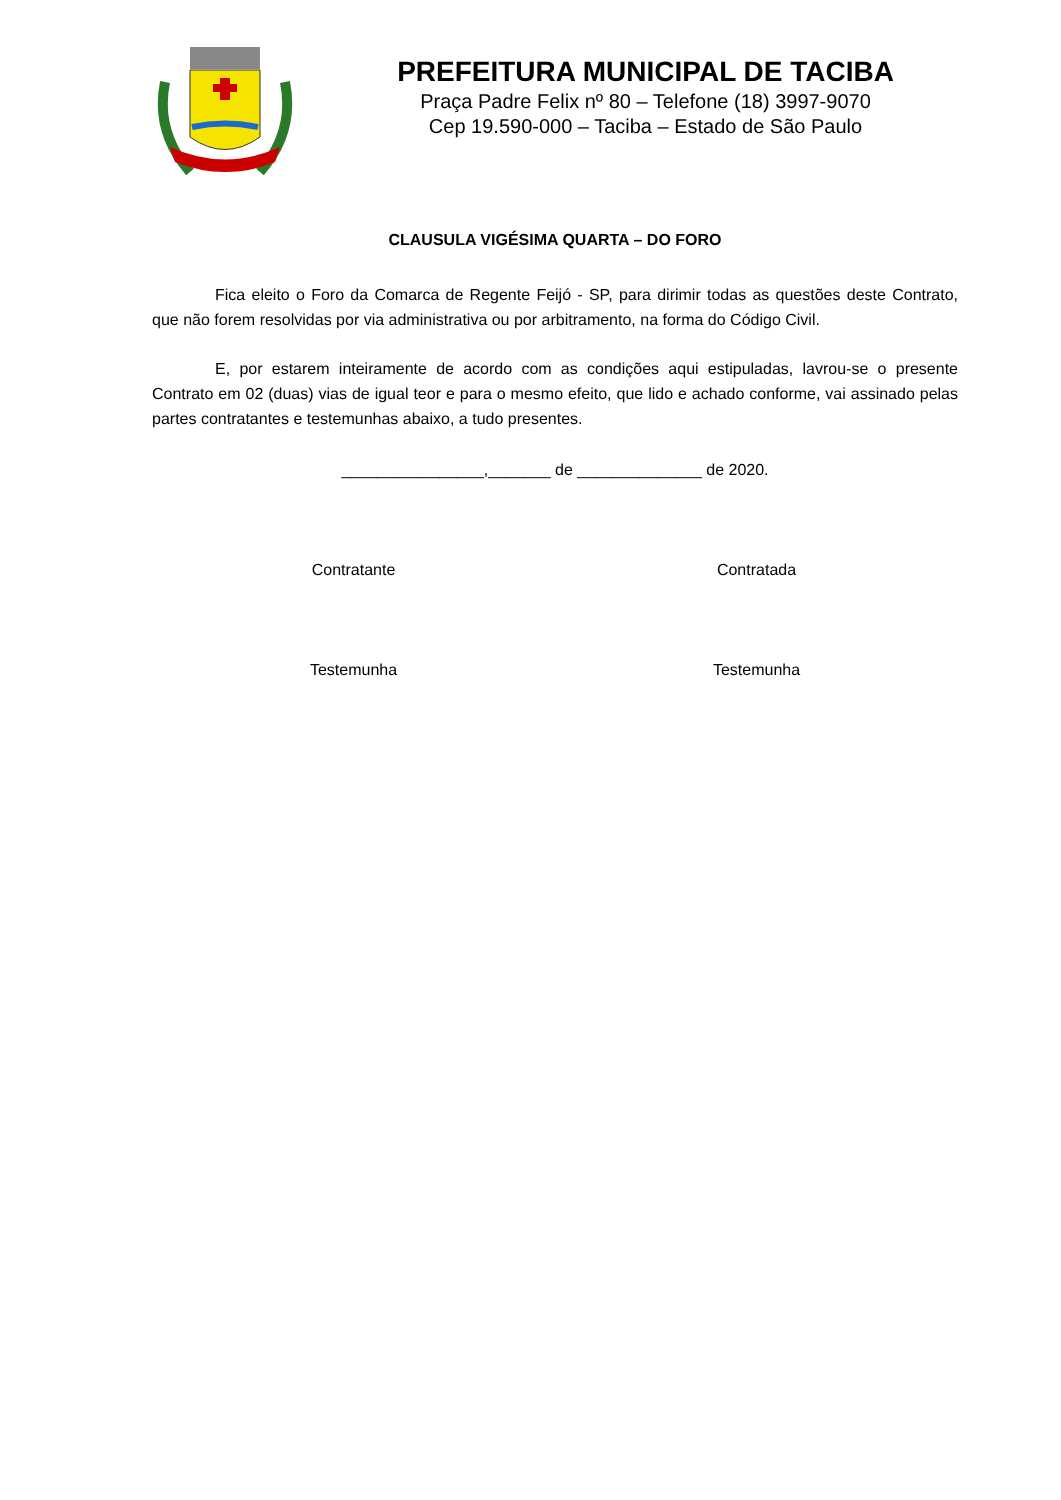PREFEITURA MUNICIPAL DE TACIBA
Praça Padre Felix nº 80 – Telefone (18) 3997-9070
Cep 19.590-000 – Taciba – Estado de São Paulo
CLAUSULA VIGÉSIMA QUARTA – DO FORO
Fica eleito o Foro da Comarca de Regente Feijó - SP, para dirimir todas as questões deste Contrato, que não forem resolvidas por via administrativa ou por arbitramento, na forma do Código Civil.
E, por estarem inteiramente de acordo com as condições aqui estipuladas, lavrou-se o presente Contrato em 02 (duas) vias de igual teor e para o mesmo efeito, que lido e achado conforme, vai assinado pelas partes contratantes e testemunhas abaixo, a tudo presentes.
________________,_______ de ______________ de 2020.
Contratante Contratada
Testemunha Testemunha